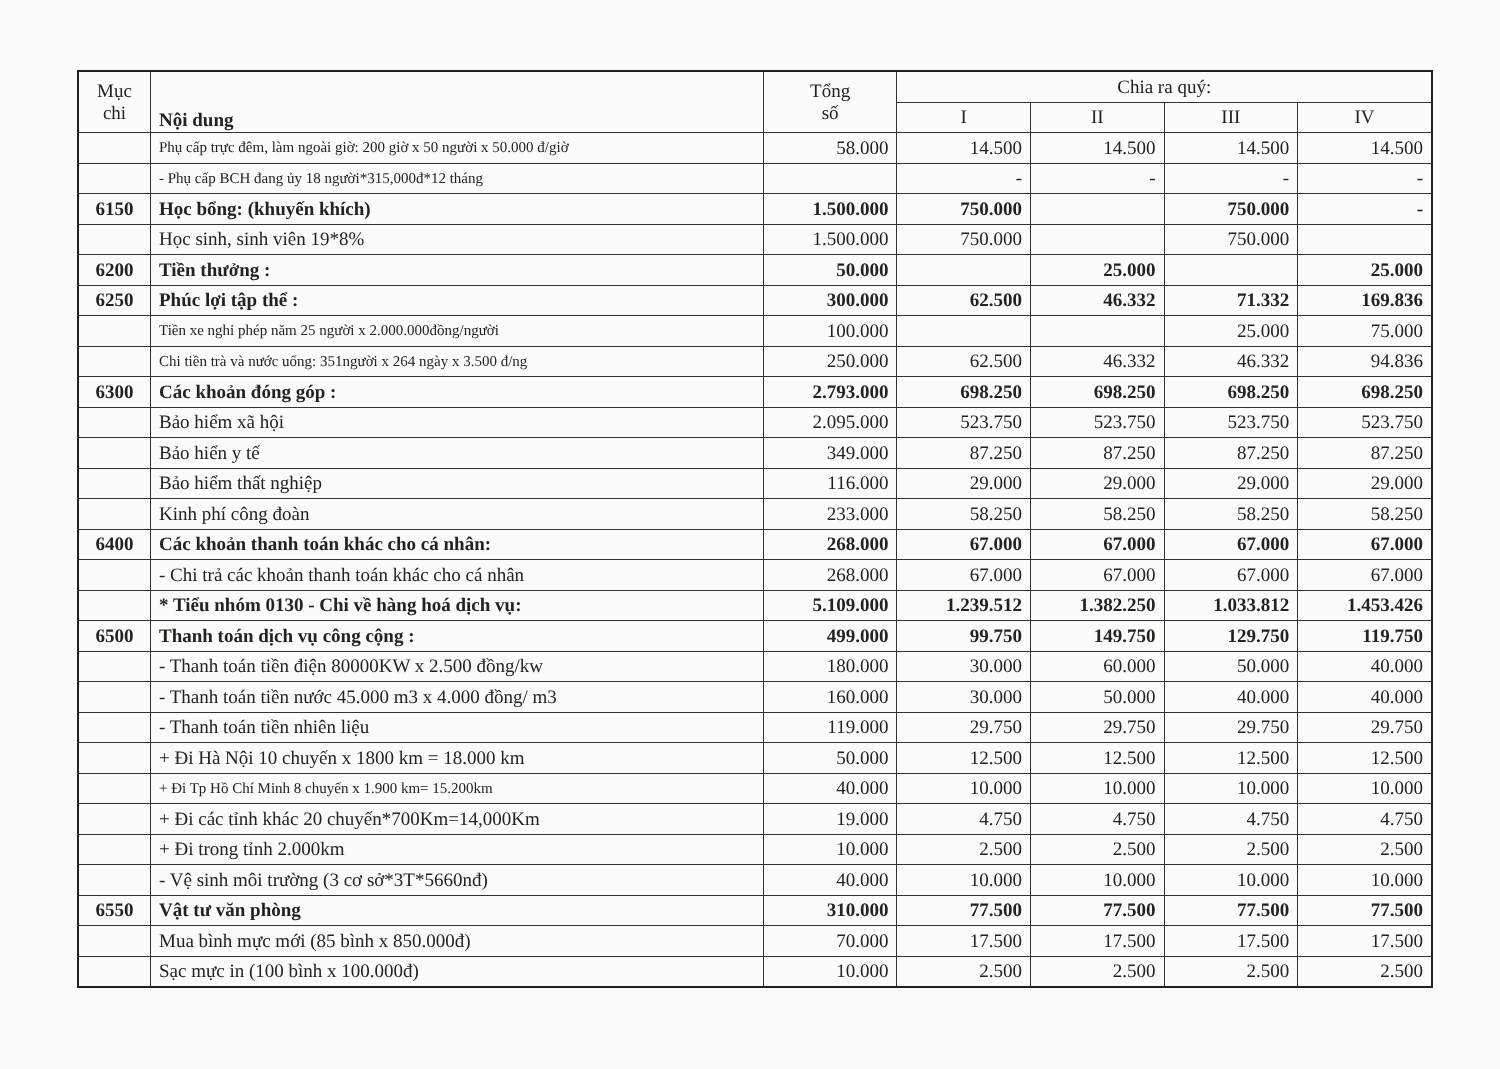| Mục chi | Nội dung | Tổng số | Chia ra quý: | | | |
| --- | --- | --- | --- | --- | --- | --- |
| | | | I | II | III | IV |
| | Phụ cấp trực đêm, làm ngoài giờ: 200 giờ x 50 người x 50.000 đ/giờ | 58.000 | 14.500 | 14.500 | 14.500 | 14.500 |
| | - Phụ cấp BCH đang ủy 18 người*315,000đ*12 tháng | | - | - | - | - |
| 6150 | Học bổng: (khuyến khích) | 1.500.000 | 750.000 | | 750.000 | - |
| | Học sinh, sinh viên 19*8% | 1.500.000 | 750.000 | | 750.000 | |
| 6200 | Tiền thưởng : | 50.000 | | 25.000 | | 25.000 |
| 6250 | Phúc lợi tập thể : | 300.000 | 62.500 | 46.332 | 71.332 | 169.836 |
| | Tiền xe nghỉ phép năm 25 người x 2.000.000đồng/người | 100.000 | | | 25.000 | 75.000 |
| | Chi tiền trà và nước uống: 351người x 264 ngày x 3.500 đ/ng | 250.000 | 62.500 | 46.332 | 46.332 | 94.836 |
| 6300 | Các khoản đóng góp : | 2.793.000 | 698.250 | 698.250 | 698.250 | 698.250 |
| | Bảo hiểm xã hội | 2.095.000 | 523.750 | 523.750 | 523.750 | 523.750 |
| | Bảo hiển y tế | 349.000 | 87.250 | 87.250 | 87.250 | 87.250 |
| | Bảo hiểm thất nghiệp | 116.000 | 29.000 | 29.000 | 29.000 | 29.000 |
| | Kinh phí công đoàn | 233.000 | 58.250 | 58.250 | 58.250 | 58.250 |
| 6400 | Các khoản thanh toán khác cho cá nhân: | 268.000 | 67.000 | 67.000 | 67.000 | 67.000 |
| | - Chi trả các khoản thanh toán khác cho cá nhân | 268.000 | 67.000 | 67.000 | 67.000 | 67.000 |
| | * Tiểu nhóm 0130 - Chi về hàng hoá dịch vụ: | 5.109.000 | 1.239.512 | 1.382.250 | 1.033.812 | 1.453.426 |
| 6500 | Thanh toán dịch vụ công cộng : | 499.000 | 99.750 | 149.750 | 129.750 | 119.750 |
| | - Thanh toán tiền điện 80000KW x 2.500 đồng/kw | 180.000 | 30.000 | 60.000 | 50.000 | 40.000 |
| | - Thanh toán tiền nước 45.000 m3 x 4.000 đồng/ m3 | 160.000 | 30.000 | 50.000 | 40.000 | 40.000 |
| | - Thanh toán tiền nhiên liệu | 119.000 | 29.750 | 29.750 | 29.750 | 29.750 |
| | + Đi Hà Nội 10 chuyến x 1800 km = 18.000 km | 50.000 | 12.500 | 12.500 | 12.500 | 12.500 |
| | + Đi Tp Hồ Chí Minh 8 chuyến x 1.900 km= 15.200km | 40.000 | 10.000 | 10.000 | 10.000 | 10.000 |
| | + Đi các tỉnh khác 20 chuyến*700Km=14,000Km | 19.000 | 4.750 | 4.750 | 4.750 | 4.750 |
| | + Đi trong tỉnh 2.000km | 10.000 | 2.500 | 2.500 | 2.500 | 2.500 |
| | - Vệ sinh môi trường (3 cơ sở*3T*5660nđ) | 40.000 | 10.000 | 10.000 | 10.000 | 10.000 |
| 6550 | Vật tư văn phòng | 310.000 | 77.500 | 77.500 | 77.500 | 77.500 |
| | Mua bình mực mới (85 bình x 850.000đ) | 70.000 | 17.500 | 17.500 | 17.500 | 17.500 |
| | Sạc mực in (100 bình x 100.000đ) | 10.000 | 2.500 | 2.500 | 2.500 | 2.500 |